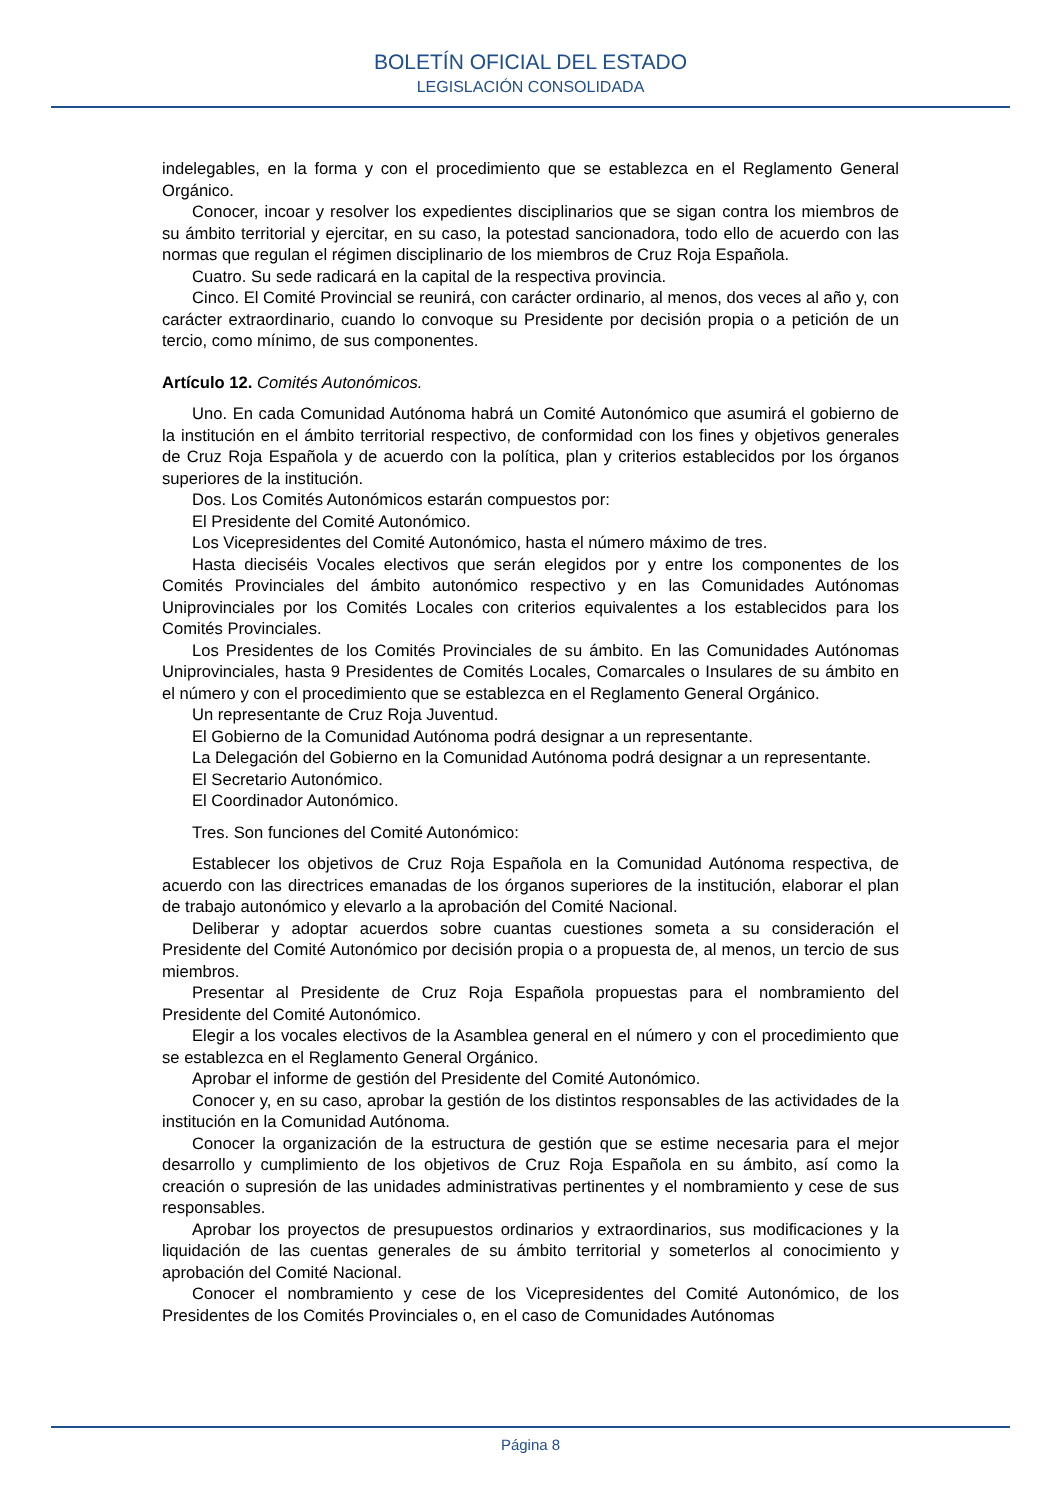BOLETÍN OFICIAL DEL ESTADO
LEGISLACIÓN CONSOLIDADA
indelegables, en la forma y con el procedimiento que se establezca en el Reglamento General Orgánico.
Conocer, incoar y resolver los expedientes disciplinarios que se sigan contra los miembros de su ámbito territorial y ejercitar, en su caso, la potestad sancionadora, todo ello de acuerdo con las normas que regulan el régimen disciplinario de los miembros de Cruz Roja Española.
Cuatro. Su sede radicará en la capital de la respectiva provincia.
Cinco. El Comité Provincial se reunirá, con carácter ordinario, al menos, dos veces al año y, con carácter extraordinario, cuando lo convoque su Presidente por decisión propia o a petición de un tercio, como mínimo, de sus componentes.
Artículo 12. Comités Autonómicos.
Uno. En cada Comunidad Autónoma habrá un Comité Autonómico que asumirá el gobierno de la institución en el ámbito territorial respectivo, de conformidad con los fines y objetivos generales de Cruz Roja Española y de acuerdo con la política, plan y criterios establecidos por los órganos superiores de la institución.
Dos. Los Comités Autonómicos estarán compuestos por:
El Presidente del Comité Autonómico.
Los Vicepresidentes del Comité Autonómico, hasta el número máximo de tres.
Hasta dieciséis Vocales electivos que serán elegidos por y entre los componentes de los Comités Provinciales del ámbito autonómico respectivo y en las Comunidades Autónomas Uniprovinciales por los Comités Locales con criterios equivalentes a los establecidos para los Comités Provinciales.
Los Presidentes de los Comités Provinciales de su ámbito. En las Comunidades Autónomas Uniprovinciales, hasta 9 Presidentes de Comités Locales, Comarcales o Insulares de su ámbito en el número y con el procedimiento que se establezca en el Reglamento General Orgánico.
Un representante de Cruz Roja Juventud.
El Gobierno de la Comunidad Autónoma podrá designar a un representante.
La Delegación del Gobierno en la Comunidad Autónoma podrá designar a un representante.
El Secretario Autonómico.
El Coordinador Autonómico.
Tres. Son funciones del Comité Autonómico:
Establecer los objetivos de Cruz Roja Española en la Comunidad Autónoma respectiva, de acuerdo con las directrices emanadas de los órganos superiores de la institución, elaborar el plan de trabajo autonómico y elevarlo a la aprobación del Comité Nacional.
Deliberar y adoptar acuerdos sobre cuantas cuestiones someta a su consideración el Presidente del Comité Autonómico por decisión propia o a propuesta de, al menos, un tercio de sus miembros.
Presentar al Presidente de Cruz Roja Española propuestas para el nombramiento del Presidente del Comité Autonómico.
Elegir a los vocales electivos de la Asamblea general en el número y con el procedimiento que se establezca en el Reglamento General Orgánico.
Aprobar el informe de gestión del Presidente del Comité Autonómico.
Conocer y, en su caso, aprobar la gestión de los distintos responsables de las actividades de la institución en la Comunidad Autónoma.
Conocer la organización de la estructura de gestión que se estime necesaria para el mejor desarrollo y cumplimiento de los objetivos de Cruz Roja Española en su ámbito, así como la creación o supresión de las unidades administrativas pertinentes y el nombramiento y cese de sus responsables.
Aprobar los proyectos de presupuestos ordinarios y extraordinarios, sus modificaciones y la liquidación de las cuentas generales de su ámbito territorial y someterlos al conocimiento y aprobación del Comité Nacional.
Conocer el nombramiento y cese de los Vicepresidentes del Comité Autonómico, de los Presidentes de los Comités Provinciales o, en el caso de Comunidades Autónomas
Página 8